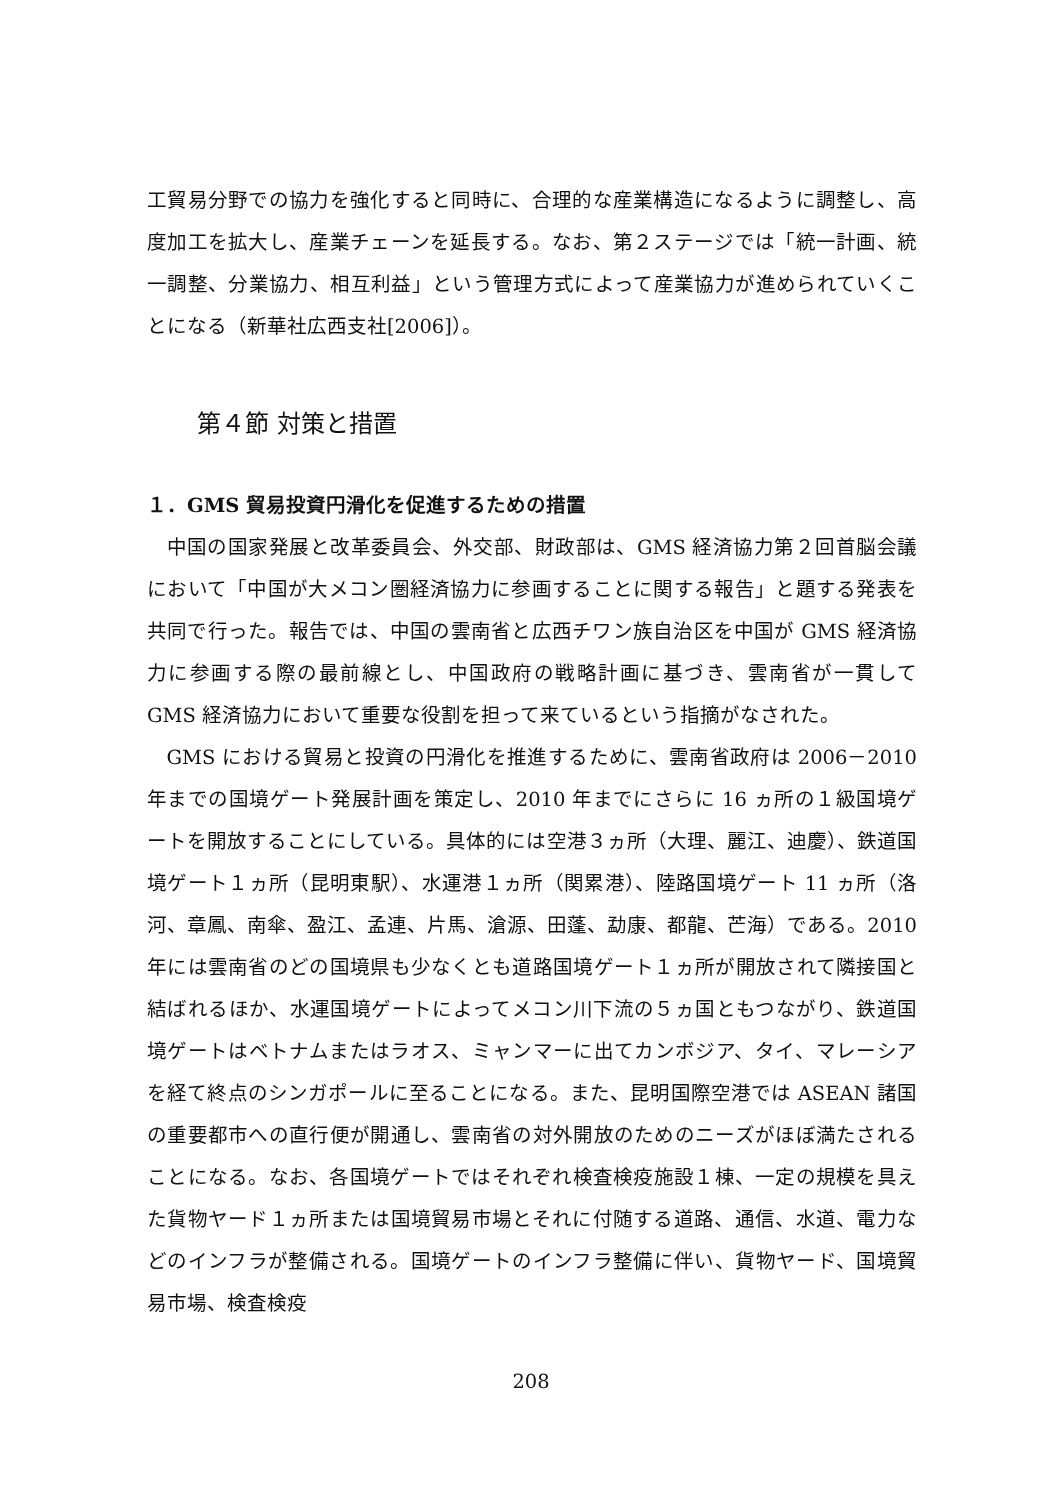工貿易分野での協力を強化すると同時に、合理的な産業構造になるように調整し、高度加工を拡大し、産業チェーンを延長する。なお、第２ステージでは「統一計画、統一調整、分業協力、相互利益」という管理方式によって産業協力が進められていくことになる（新華社広西支社[2006]）。
第４節 対策と措置
１．GMS 貿易投資円滑化を促進するための措置
中国の国家発展と改革委員会、外交部、財政部は、GMS 経済協力第２回首脳会議において「中国が大メコン圏経済協力に参画することに関する報告」と題する発表を共同で行った。報告では、中国の雲南省と広西チワン族自治区を中国が GMS 経済協力に参画する際の最前線とし、中国政府の戦略計画に基づき、雲南省が一貫して GMS 経済協力において重要な役割を担って来ているという指摘がなされた。
GMS における貿易と投資の円滑化を推進するために、雲南省政府は 2006－2010 年までの国境ゲート発展計画を策定し、2010 年までにさらに 16 ヵ所の１級国境ゲートを開放することにしている。具体的には空港３ヵ所（大理、麗江、迪慶）、鉄道国境ゲート１ヵ所（昆明東駅）、水運港１ヵ所（関累港）、陸路国境ゲート 11 ヵ所（洛河、章鳳、南傘、盈江、孟連、片馬、滄源、田蓬、勐康、都龍、芒海）である。2010 年には雲南省のどの国境県も少なくとも道路国境ゲート１ヵ所が開放されて隣接国と結ばれるほか、水運国境ゲートによってメコン川下流の５ヵ国ともつながり、鉄道国境ゲートはベトナムまたはラオス、ミャンマーに出てカンボジア、タイ、マレーシアを経て終点のシンガポールに至ることになる。また、昆明国際空港では ASEAN 諸国の重要都市への直行便が開通し、雲南省の対外開放のためのニーズがほぼ満たされることになる。なお、各国境ゲートではそれぞれ検査検疫施設１棟、一定の規模を具えた貨物ヤード１ヵ所または国境貿易市場とそれに付随する道路、通信、水道、電力などのインフラが整備される。国境ゲートのインフラ整備に伴い、貨物ヤード、国境貿易市場、検査検疫
208